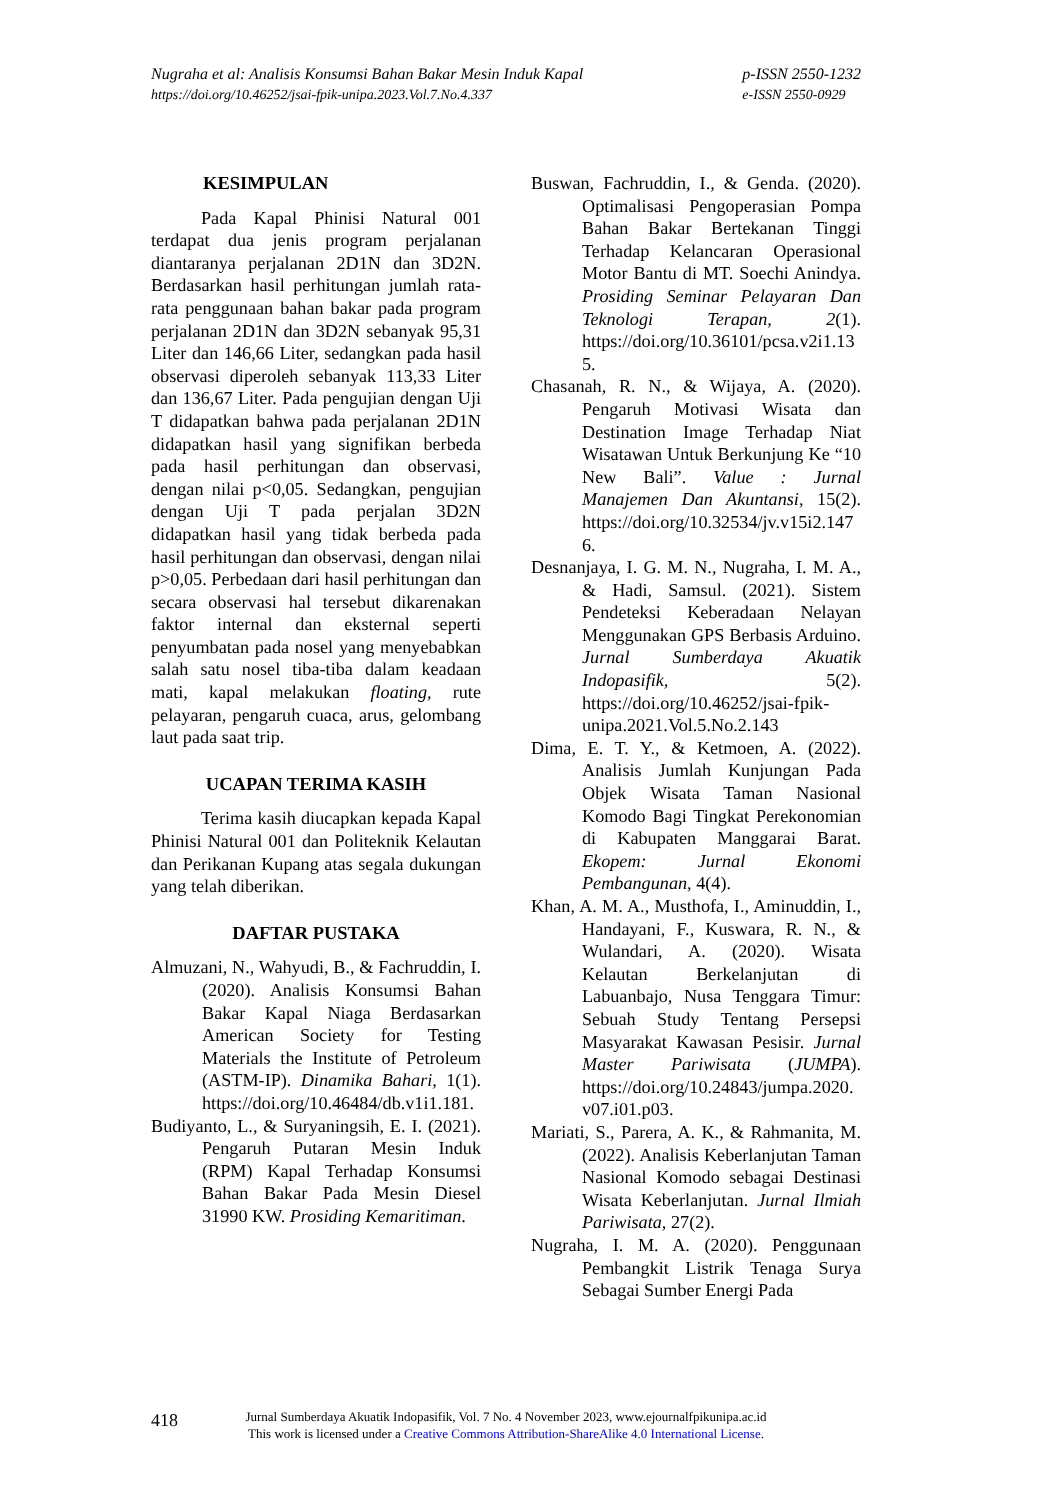Nugraha et al: Analisis Konsumsi Bahan Bakar Mesin Induk Kapal
https://doi.org/10.46252/jsai-fpik-unipa.2023.Vol.7.No.4.337
p-ISSN 2550-1232
e-ISSN 2550-0929
KESIMPULAN
Pada Kapal Phinisi Natural 001 terdapat dua jenis program perjalanan diantaranya perjalanan 2D1N dan 3D2N. Berdasarkan hasil perhitungan jumlah rata-rata penggunaan bahan bakar pada program perjalanan 2D1N dan 3D2N sebanyak 95,31 Liter dan 146,66 Liter, sedangkan pada hasil observasi diperoleh sebanyak 113,33 Liter dan 136,67 Liter. Pada pengujian dengan Uji T didapatkan bahwa pada perjalanan 2D1N didapatkan hasil yang signifikan berbeda pada hasil perhitungan dan observasi, dengan nilai p<0,05. Sedangkan, pengujian dengan Uji T pada perjalan 3D2N didapatkan hasil yang tidak berbeda pada hasil perhitungan dan observasi, dengan nilai p>0,05. Perbedaan dari hasil perhitungan dan secara observasi hal tersebut dikarenakan faktor internal dan eksternal seperti penyumbatan pada nosel yang menyebabkan salah satu nosel tiba-tiba dalam keadaan mati, kapal melakukan floating, rute pelayaran, pengaruh cuaca, arus, gelombang laut pada saat trip.
UCAPAN TERIMA KASIH
Terima kasih diucapkan kepada Kapal Phinisi Natural 001 dan Politeknik Kelautan dan Perikanan Kupang atas segala dukungan yang telah diberikan.
DAFTAR PUSTAKA
Almuzani, N., Wahyudi, B., & Fachruddin, I. (2020). Analisis Konsumsi Bahan Bakar Kapal Niaga Berdasarkan American Society for Testing Materials the Institute of Petroleum (ASTM-IP). Dinamika Bahari, 1(1). https://doi.org/10.46484/db.v1i1.181.
Budiyanto, L., & Suryaningsih, E. I. (2021). Pengaruh Putaran Mesin Induk (RPM) Kapal Terhadap Konsumsi Bahan Bakar Pada Mesin Diesel 31990 KW. Prosiding Kemaritiman.
Buswan, Fachruddin, I., & Genda. (2020). Optimalisasi Pengoperasian Pompa Bahan Bakar Bertekanan Tinggi Terhadap Kelancaran Operasional Motor Bantu di MT. Soechi Anindya. Prosiding Seminar Pelayaran Dan Teknologi Terapan, 2(1). https://doi.org/10.36101/pcsa.v2i1.135.
Chasanah, R. N., & Wijaya, A. (2020). Pengaruh Motivasi Wisata dan Destination Image Terhadap Niat Wisatawan Untuk Berkunjung Ke “10 New Bali”. Value : Jurnal Manajemen Dan Akuntansi, 15(2). https://doi.org/10.32534/jv.v15i2.1476.
Desnanjaya, I. G. M. N., Nugraha, I. M. A., & Hadi, Samsul. (2021). Sistem Pendeteksi Keberadaan Nelayan Menggunakan GPS Berbasis Arduino. Jurnal Sumberdaya Akuatik Indopasifik, 5(2). https://doi.org/10.46252/jsai-fpik-unipa.2021.Vol.5.No.2.143
Dima, E. T. Y., & Ketmoen, A. (2022). Analisis Jumlah Kunjungan Pada Objek Wisata Taman Nasional Komodo Bagi Tingkat Perekonomian di Kabupaten Manggarai Barat. Ekopem: Jurnal Ekonomi Pembangunan, 4(4).
Khan, A. M. A., Musthofa, I., Aminuddin, I., Handayani, F., Kuswara, R. N., & Wulandari, A. (2020). Wisata Kelautan Berkelanjutan di Labuanbajo, Nusa Tenggara Timur: Sebuah Study Tentang Persepsi Masyarakat Kawasan Pesisir. Jurnal Master Pariwisata (JUMPA). https://doi.org/10.24843/jumpa.2020.v07.i01.p03.
Mariati, S., Parera, A. K., & Rahmanita, M. (2022). Analisis Keberlanjutan Taman Nasional Komodo sebagai Destinasi Wisata Keberlanjutan. Jurnal Ilmiah Pariwisata, 27(2).
Nugraha, I. M. A. (2020). Penggunaan Pembangkit Listrik Tenaga Surya Sebagai Sumber Energi Pada
418
Jurnal Sumberdaya Akuatik Indopasifik, Vol. 7 No. 4 November 2023, www.ejournalfpikunipa.ac.id
This work is licensed under a Creative Commons Attribution-ShareAlike 4.0 International License.